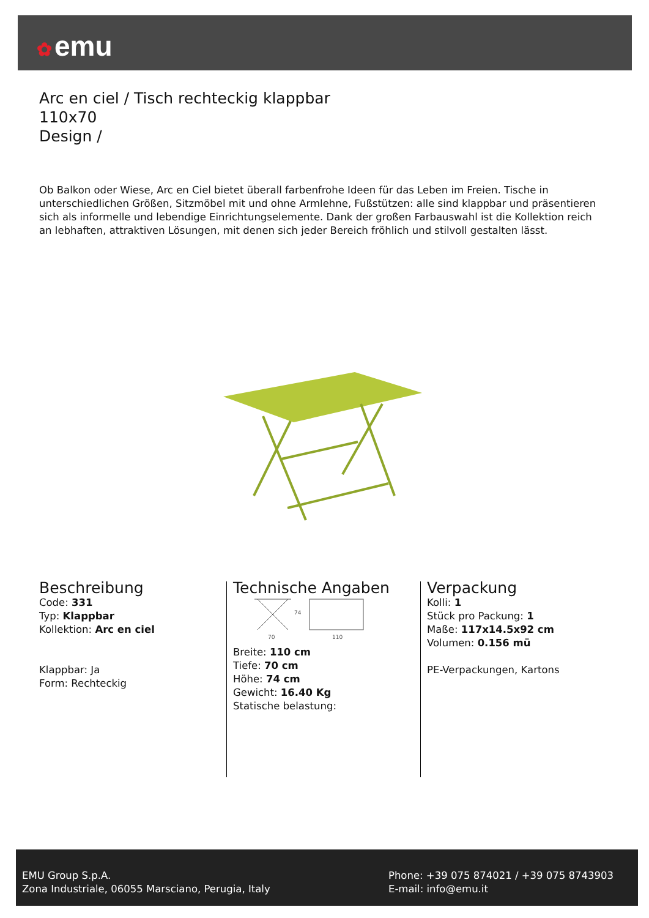✿ emu
Arc en ciel / Tisch rechteckig klappbar
110x70
Design /
Ob Balkon oder Wiese, Arc en Ciel bietet überall farbenfrohe Ideen für das Leben im Freien. Tische in unterschiedlichen Größen, Sitzmöbel mit und ohne Armlehne, Fußstützen: alle sind klappbar und präsentieren sich als informelle und lebendige Einrichtungselemente. Dank der großen Farbauswahl ist die Kollektion reich an lebhaften, attraktiven Lösungen, mit denen sich jeder Bereich fröhlich und stilvoll gestalten lässt.
Beschreibung
Code: 331
Typ: Klappbar
Kollektion: Arc en ciel
Klappbar: Ja
Form: Rechteckig
Technische Angaben
74
70
110
Breite: 110 cm
Tiefe: 70 cm
Höhe: 74 cm
Gewicht: 16.40 Kg
Statische belastung:
Verpackung
Kolli: 1
Stück pro Packung: 1
Maße: 117x14.5x92 cm
Volumen: 0.156 mü
PE-Verpackungen, Kartons
EMU Group S.p.A.
Zona Industriale, 06055 Marsciano, Perugia, Italy
Phone: +39 075 874021 / +39 075 8743903
E-mail: info@emu.it